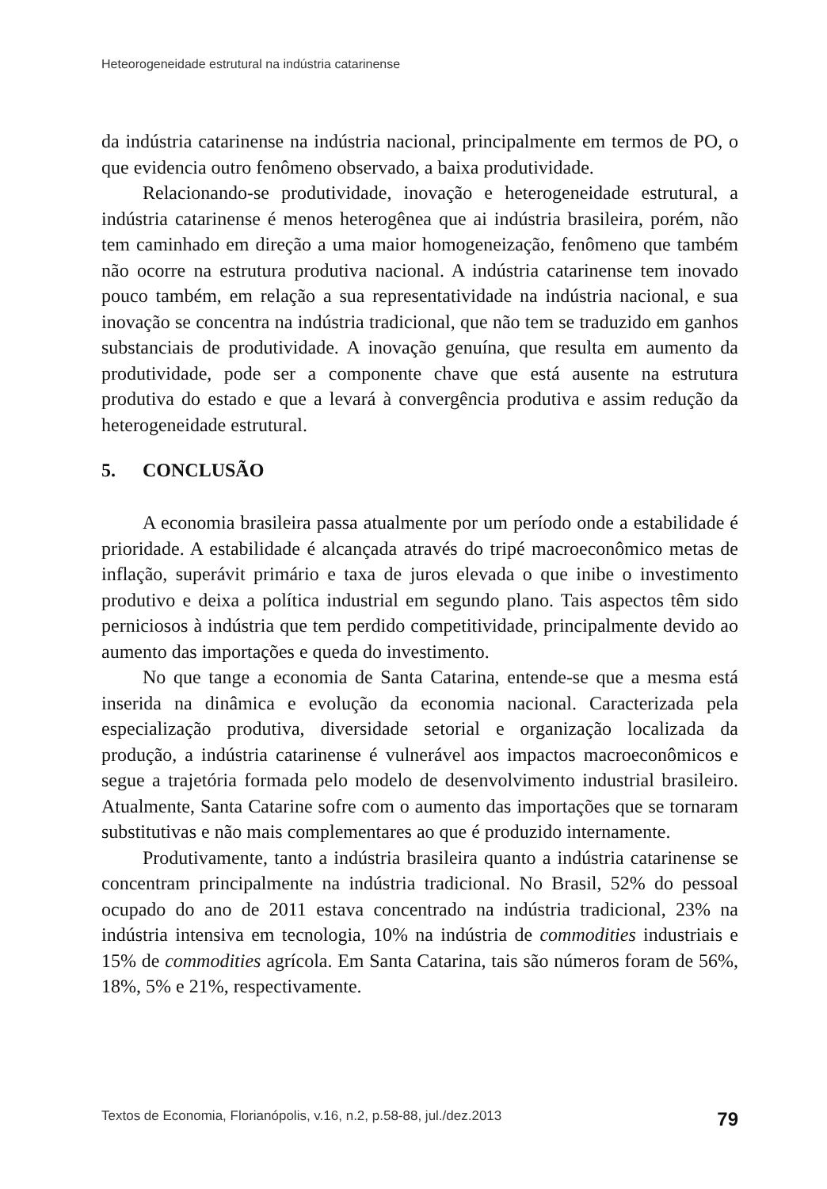Heteorogeneidade estrutural na indústria catarinense
da indústria catarinense na indústria nacional, principalmente em termos de PO, o que evidencia outro fenômeno observado, a baixa produtividade.
Relacionando-se produtividade, inovação e heterogeneidade estrutural, a indústria catarinense é menos heterogênea que ai indústria brasileira, porém, não tem caminhado em direção a uma maior homogeneização, fenômeno que também não ocorre na estrutura produtiva nacional. A indústria catarinense tem inovado pouco também, em relação a sua representatividade na indústria nacional, e sua inovação se concentra na indústria tradicional, que não tem se traduzido em ganhos substanciais de produtividade. A inovação genuína, que resulta em aumento da produtividade, pode ser a componente chave que está ausente na estrutura produtiva do estado e que a levará à convergência produtiva e assim redução da heterogeneidade estrutural.
5. CONCLUSÃO
A economia brasileira passa atualmente por um período onde a estabilidade é prioridade. A estabilidade é alcançada através do tripé macroeconômico metas de inflação, superávit primário e taxa de juros elevada o que inibe o investimento produtivo e deixa a política industrial em segundo plano. Tais aspectos têm sido perniciosos à indústria que tem perdido competitividade, principalmente devido ao aumento das importações e queda do investimento.
No que tange a economia de Santa Catarina, entende-se que a mesma está inserida na dinâmica e evolução da economia nacional. Caracterizada pela especialização produtiva, diversidade setorial e organização localizada da produção, a indústria catarinense é vulnerável aos impactos macroeconômicos e segue a trajetória formada pelo modelo de desenvolvimento industrial brasileiro. Atualmente, Santa Catarine sofre com o aumento das importações que se tornaram substitutivas e não mais complementares ao que é produzido internamente.
Produtivamente, tanto a indústria brasileira quanto a indústria catarinense se concentram principalmente na indústria tradicional. No Brasil, 52% do pessoal ocupado do ano de 2011 estava concentrado na indústria tradicional, 23% na indústria intensiva em tecnologia, 10% na indústria de commodities industriais e 15% de commodities agrícola. Em Santa Catarina, tais são números foram de 56%, 18%, 5% e 21%, respectivamente.
Textos de Economia, Florianópolis, v.16, n.2, p.58-88, jul./dez.2013 79